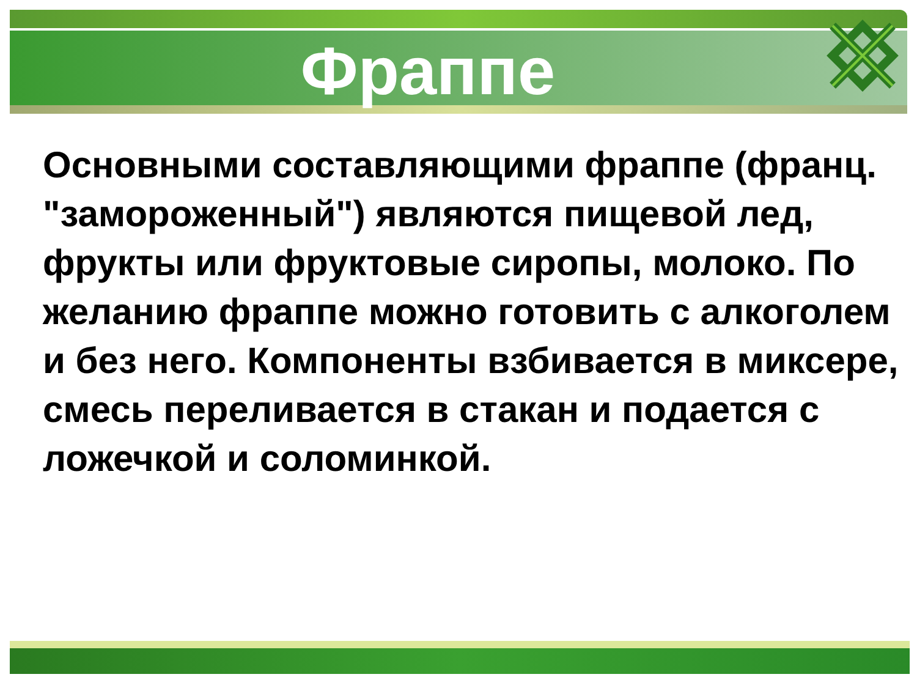Фраппе
Основными составляющими фраппе (франц. "замороженный") являются пищевой лед, фрукты или фруктовые сиропы, молоко. По желанию фраппе можно готовить с алкоголем и без него. Компоненты взбивается в миксере, смесь переливается в стакан и подается с ложечкой и соломинкой.